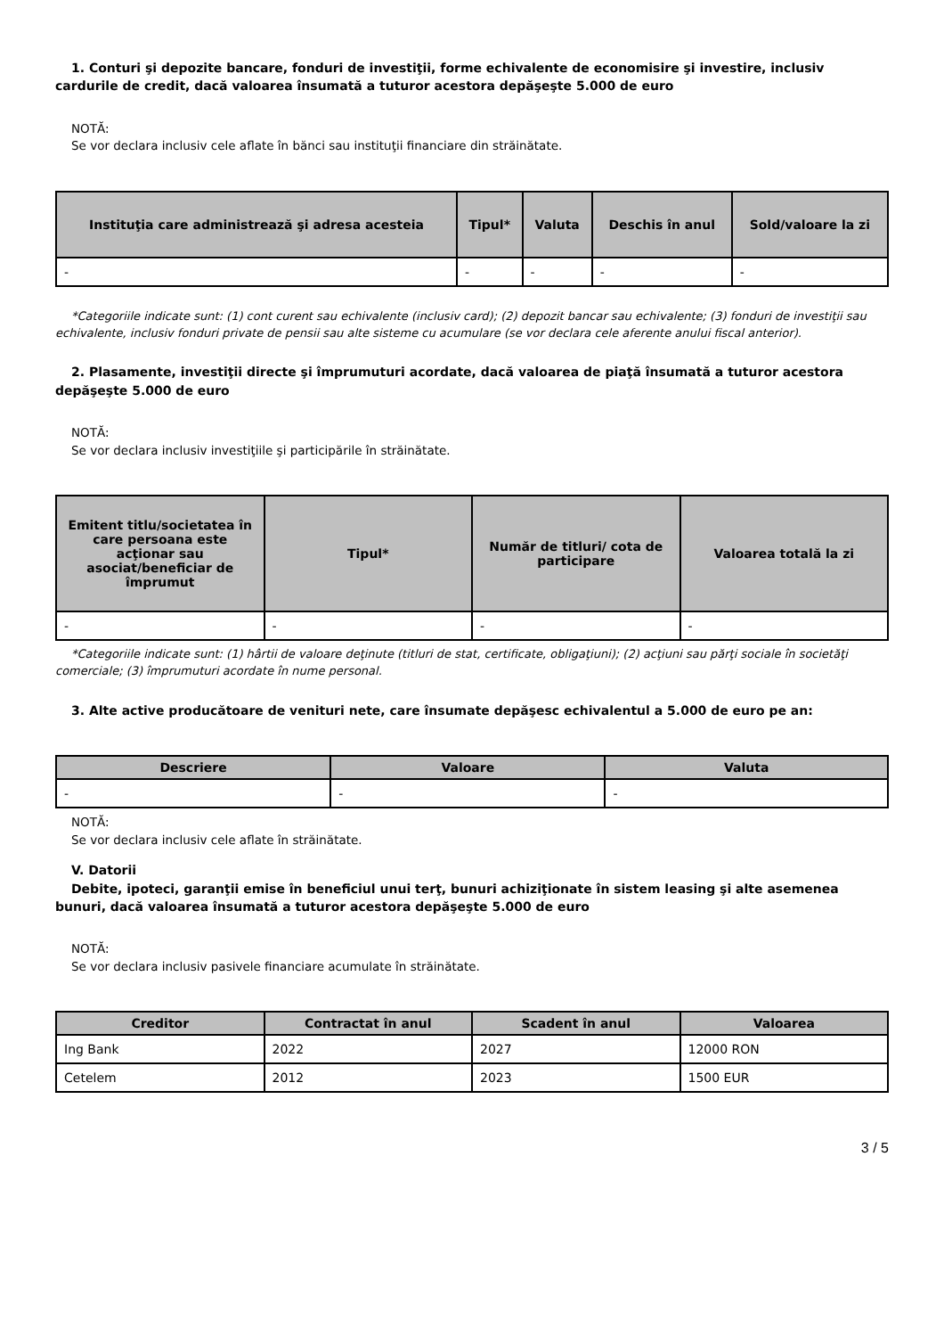1. Conturi şi depozite bancare, fonduri de investiţii, forme echivalente de economisire şi investire, inclusiv cardurile de credit, dacă valoarea însumată a tuturor acestora depăşeşte 5.000 de euro
NOTĂ:
Se vor declara inclusiv cele aflate în bănci sau instituţii financiare din străinătate.
| Instituţia care administrează şi adresa acesteia | Tipul* | Valuta | Deschis în anul | Sold/valoare la zi |
| --- | --- | --- | --- | --- |
| - | - | - | - | - |
*Categoriile indicate sunt: (1) cont curent sau echivalente (inclusiv card); (2) depozit bancar sau echivalente; (3) fonduri de investiţii sau echivalente, inclusiv fonduri private de pensii sau alte sisteme cu acumulare (se vor declara cele aferente anului fiscal anterior).
2. Plasamente, investiţii directe şi împrumuturi acordate, dacă valoarea de piaţă însumată a tuturor acestora depăşeşte 5.000 de euro
NOTĂ:
Se vor declara inclusiv investiţiile şi participările în străinătate.
| Emitent titlu/societatea în care persoana este acţionar sau asociat/beneficiar de împrumut | Tipul* | Număr de titluri/ cota de participare | Valoarea totală la zi |
| --- | --- | --- | --- |
| - | - | - | - |
*Categoriile indicate sunt: (1) hârtii de valoare deţinute (titluri de stat, certificate, obligaţiuni); (2) acţiuni sau părţi sociale în societăţi comerciale; (3) împrumuturi acordate în nume personal.
3. Alte active producătoare de venituri nete, care însumate depăşesc echivalentul a 5.000 de euro pe an:
| Descriere | Valoare | Valuta |
| --- | --- | --- |
| - | - | - |
NOTĂ:
Se vor declara inclusiv cele aflate în străinătate.
V. Datorii
Debite, ipoteci, garanţii emise în beneficiul unui terţ, bunuri achiziţionate în sistem leasing şi alte asemenea bunuri, dacă valoarea însumată a tuturor acestora depăşeşte 5.000 de euro
NOTĂ:
Se vor declara inclusiv pasivele financiare acumulate în străinătate.
| Creditor | Contractat în anul | Scadent în anul | Valoarea |
| --- | --- | --- | --- |
| Ing Bank | 2022 | 2027 | 12000 RON |
| Cetelem | 2012 | 2023 | 1500 EUR |
3 / 5